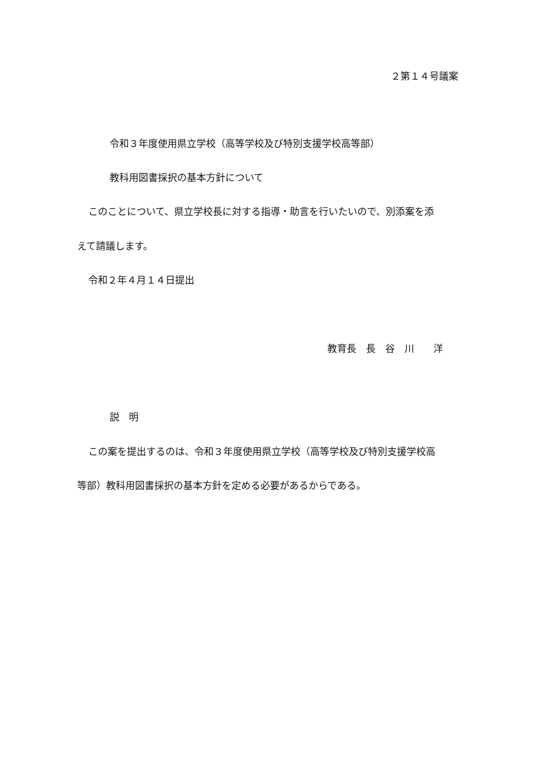２第１４号議案
令和３年度使用県立学校（高等学校及び特別支援学校高等部）
教科用図書採択の基本方針について
このことについて、県立学校長に対する指導・助言を行いたいので、別添案を添
えて請議します。
令和２年４月１４日提出
教育長　長　谷　川　　洋
説　明
この案を提出するのは、令和３年度使用県立学校（高等学校及び特別支援学校高
等部）教科用図書採択の基本方針を定める必要があるからである。